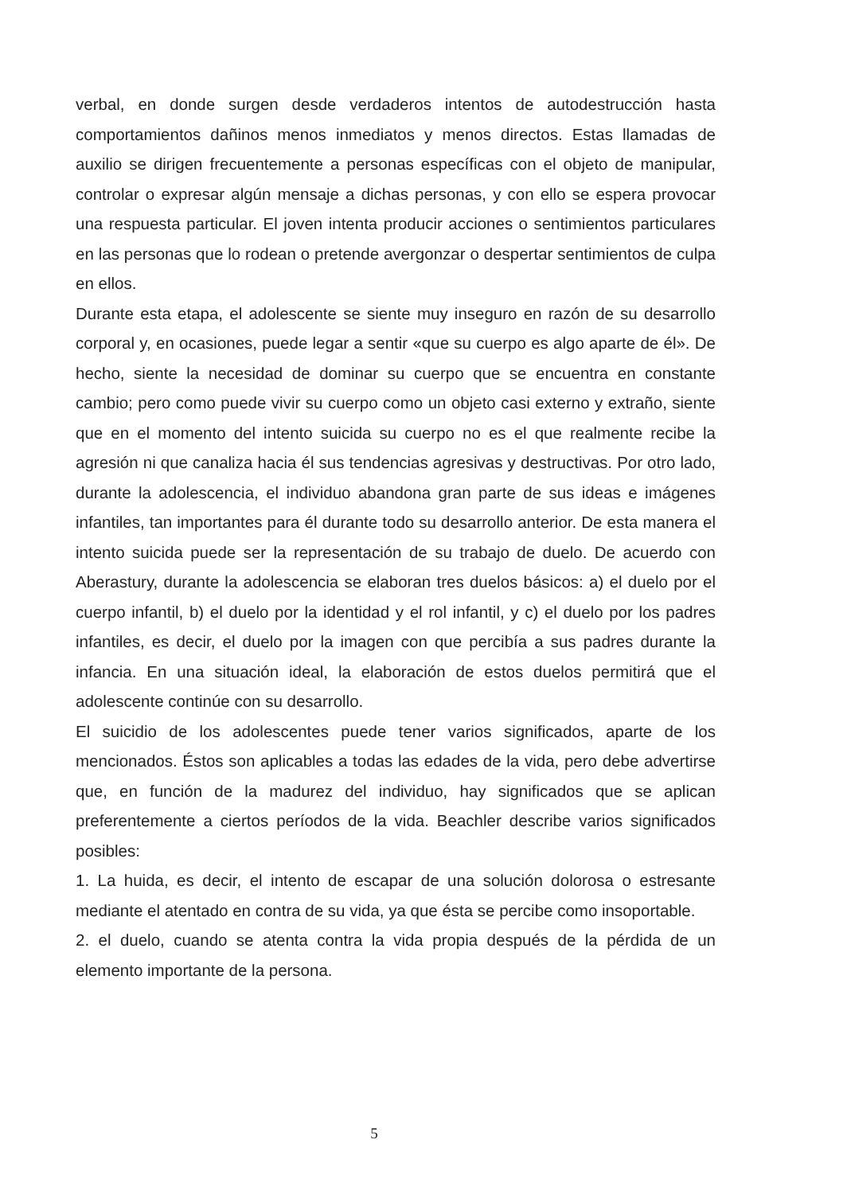verbal, en donde surgen desde verdaderos intentos de autodestrucción hasta comportamientos dañinos menos inmediatos y menos directos. Estas llamadas de auxilio se dirigen frecuentemente a personas específicas con el objeto de manipular, controlar o expresar algún mensaje a dichas personas, y con ello se espera provocar una respuesta particular. El joven intenta producir acciones o sentimientos particulares en las personas que lo rodean o pretende avergonzar o despertar sentimientos de culpa en ellos.
Durante esta etapa, el adolescente se siente muy inseguro en razón de su desarrollo corporal y, en ocasiones, puede legar a sentir «que su cuerpo es algo aparte de él». De hecho, siente la necesidad de dominar su cuerpo que se encuentra en constante cambio; pero como puede vivir su cuerpo como un objeto casi externo y extraño, siente que en el momento del intento suicida su cuerpo no es el que realmente recibe la agresión ni que canaliza hacia él sus tendencias agresivas y destructivas. Por otro lado, durante la adolescencia, el individuo abandona gran parte de sus ideas e imágenes infantiles, tan importantes para él durante todo su desarrollo anterior. De esta manera el intento suicida puede ser la representación de su trabajo de duelo. De acuerdo con Aberastury, durante la adolescencia se elaboran tres duelos básicos: a) el duelo por el cuerpo infantil, b) el duelo por la identidad y el rol infantil, y c) el duelo por los padres infantiles, es decir, el duelo por la imagen con que percibía a sus padres durante la infancia. En una situación ideal, la elaboración de estos duelos permitirá que el adolescente continúe con su desarrollo.
El suicidio de los adolescentes puede tener varios significados, aparte de los mencionados. Éstos son aplicables a todas las edades de la vida, pero debe advertirse que, en función de la madurez del individuo, hay significados que se aplican preferentemente a ciertos períodos de la vida. Beachler describe varios significados posibles:
1. La huida, es decir, el intento de escapar de una solución dolorosa o estresante mediante el atentado en contra de su vida, ya que ésta se percibe como insoportable.
2. el duelo, cuando se atenta contra la vida propia después de la pérdida de un elemento importante de la persona.
5